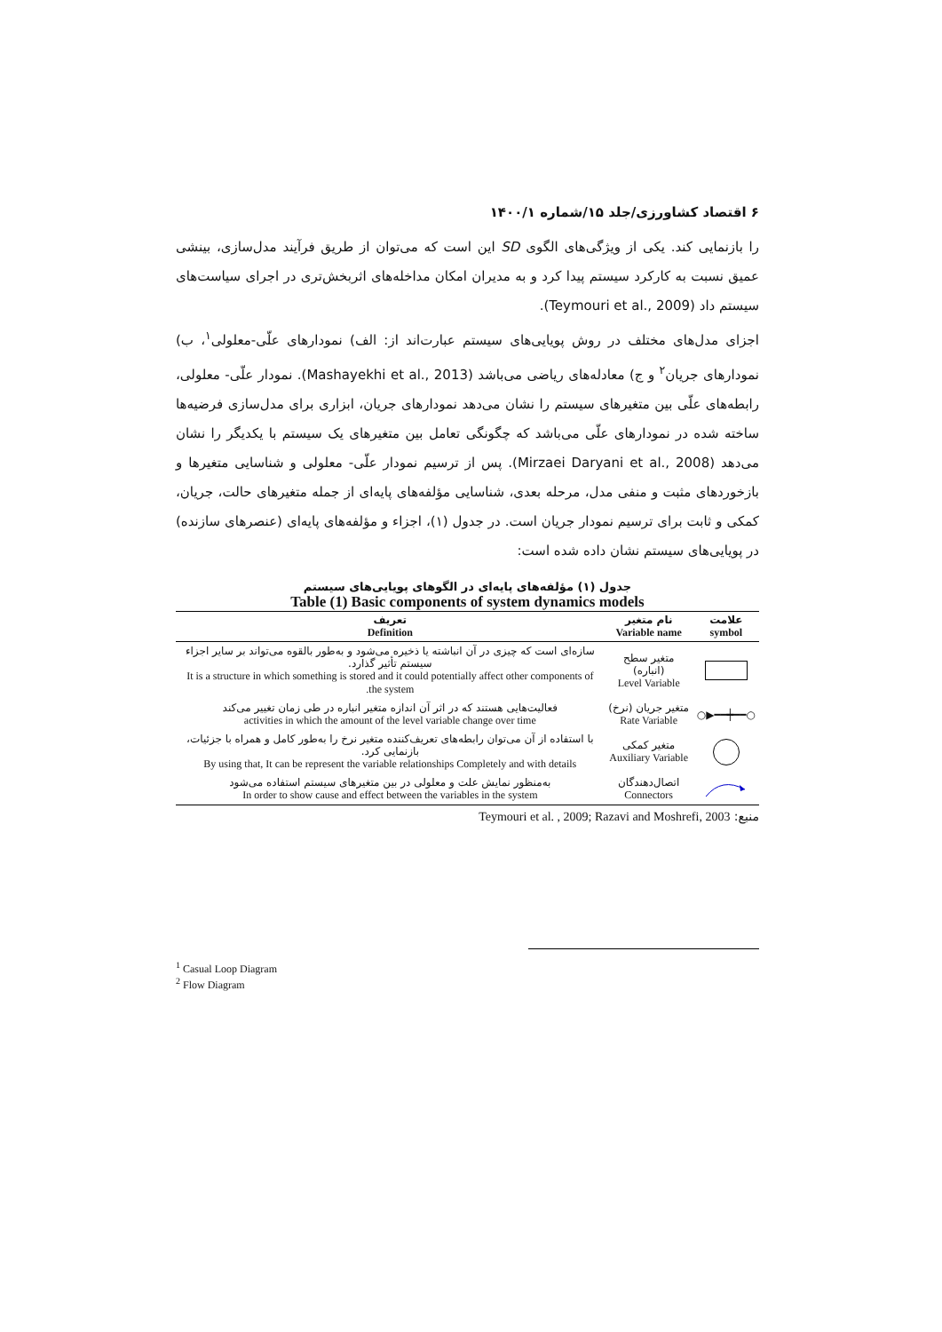۶ اقتصاد کشاورزی/جلد ۱۵/شماره ۱۴۰۰/۱
را بازنمایی کند. یکی از ویژگی‌های الگوی SD این است که می‌توان از طریق فرآیند مدل‌سازی، بینشی عمیق نسبت به کارکرد سیستم پیدا کرد و به مدیران امکان مداخله‌های اثربخش‌تری در اجرای سیاست‌های سیستم داد (Teymouri et al., 2009).
اجزای مدل‌های مختلف در روش پویایی‌های سیستم عبارت‌اند از: الف) نمودارهای علّی-معلولی<sup>۱</sup>، ب) نمودارهای جریان<sup>۲</sup> و ج) معادله‌های ریاضی می‌باشد (Mashayekhi et al., 2013). نمودار علّی- معلولی، رابطه‌های علّی بین متغیرهای سیستم را نشان می‌دهد نمودارهای جریان، ابزاری برای مدل‌سازی فرضیه‌ها ساخته شده در نمودارهای علّی می‌باشد که چگونگی تعامل بین متغیرهای یک سیستم با یکدیگر را نشان می‌دهد (Mirzaei Daryani et al., 2008). پس از ترسیم نمودار علّی- معلولی و شناسایی متغیرها و بازخوردهای مثبت و منفی مدل، مرحله بعدی، شناسایی مؤلفه‌های پایه‌ای از جمله متغیرهای حالت، جریان، کمکی و ثابت برای ترسیم نمودار جریان است. در جدول (۱)، اجزاء و مؤلفه‌های پایه‌ای (عنصرهای سازنده) در پویایی‌های سیستم نشان داده شده است:
جدول (۱) مؤلفه‌های پایه‌ای در الگوهای پویایی‌های سیستم
Table (1) Basic components of system dynamics models
| علامت symbol | نام متغیر Variable name | تعریف Definition |
| --- | --- | --- |
| | متغیر سطح (انباره) Level Variable | سازه‌ای است که چیزی در آن انباشته یا ذخیره می‌شود و به‌طور بالقوه می‌تواند بر سایر اجزاء سیستم تأثیر گذارد. It is a structure in which something is stored and it could potentially affect other components of the system. |
| ○━━┿━━▶○ | متغیر جریان (نرخ) Rate Variable | فعالیت‌هایی هستند که در اثر آن اندازه متغیر انباره در طی زمان تغییر می‌کند activities in which the amount of the level variable change over time |
| | متغیر کمکی Auxiliary Variable | با استفاده از آن می‌توان رابطه‌های تعریف‌کننده متغیر نرخ را به‌طور کامل و همراه با جزئیات، بازنمایی کرد. By using that, It can be represent the variable relationships Completely and with details |
| | اتصال‌دهندگان Connectors | به‌منظور نمایش علت و معلولی در بین متغیرهای سیستم استفاده می‌شود In order to show cause and effect between the variables in the system |
منبع: Teymouri et al. , 2009; Razavi and Moshrefi, 2003
<sup>1</sup> Casual Loop Diagram
<sup>2</sup> Flow Diagram